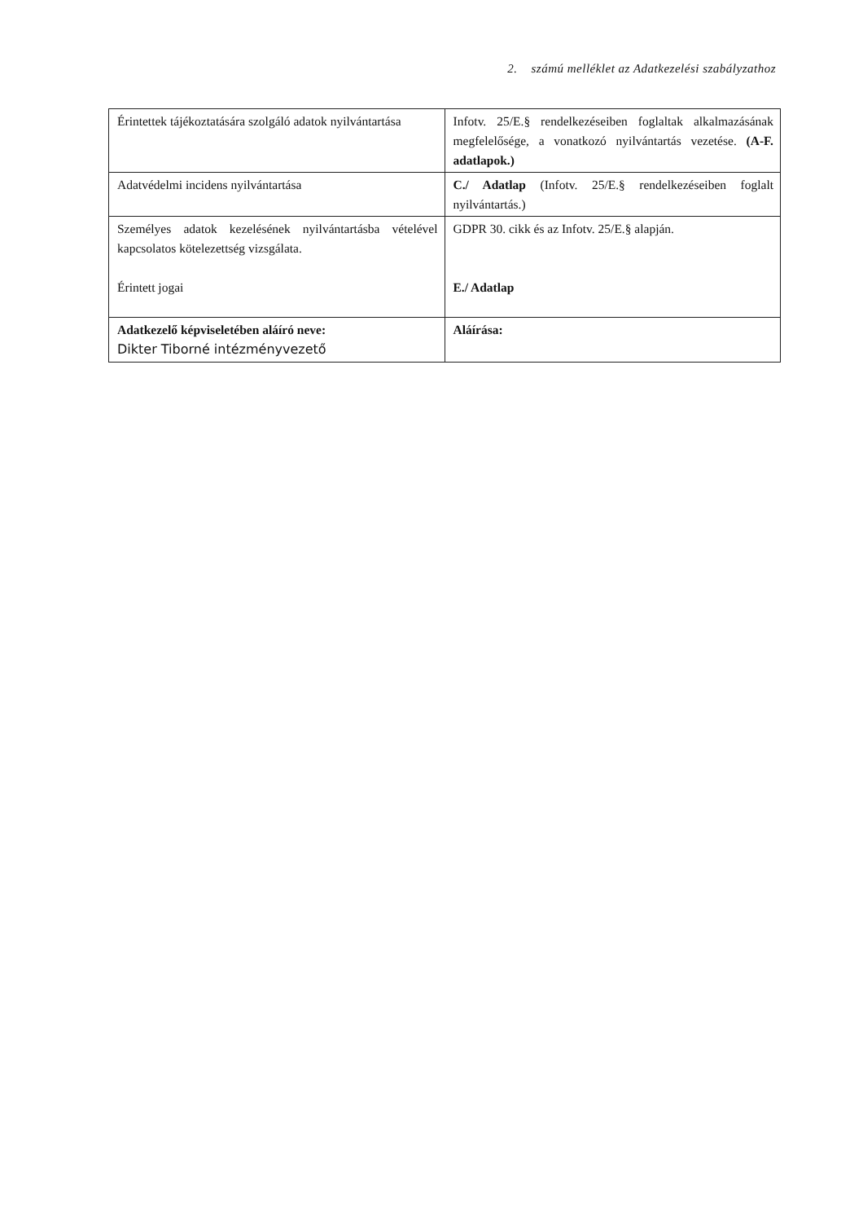2. számú melléklet az Adatkezelési szabályzathoz
| Érintettek tájékoztatására szolgáló adatok nyilvántartása | Infotv. 25/E.§ rendelkezéseiben foglaltak alkalmazásának megfelelősége, a vonatkozó nyilvántartás vezetése. (A-F. adatlapok.) |
| Adatvédelmi incidens nyilvántartása | C./ Adatlap (Infotv. 25/E.§ rendelkezéseiben foglalt nyilvántartás.) |
| Személyes adatok kezelésének nyilvántartásba vételével kapcsolatos kötelezettség vizsgálata. Érintett jogai | GDPR 30. cikk és az Infotv. 25/E.§ alapján. E./ Adatlap |
| Adatkezelő képviseletében aláíró neve: Dikter Tiborné intézményvezető | Aláírása: |